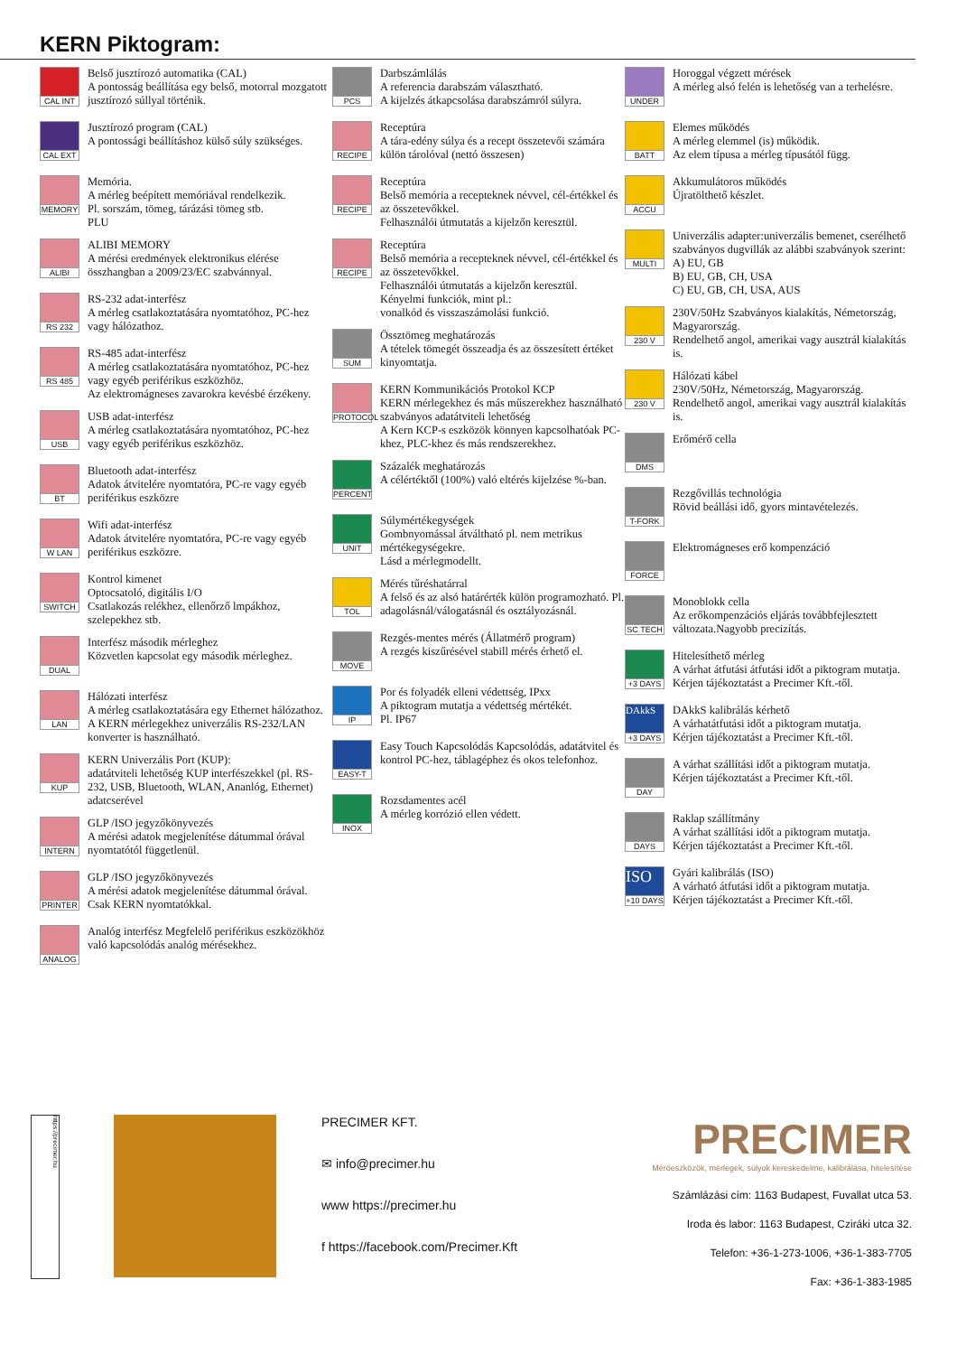KERN Piktogram:
CAL INT
Belső jusztírozó automatika (CAL)
A pontosság beállítása egy belső, motorral mozgatott jusztírozó súllyal történik.
CAL EXT
Jusztírozó program (CAL)
A pontossági beállításhoz külső súly szükséges.
MEMORY
Memória.
A mérleg beépített memóriával rendelkezik.
Pl. sorszám, tömeg, tárázási tömeg stb.
PLU
ALIBI
ALIBI MEMORY
A mérési eredmények elektronikus elérése összhangban a 2009/23/EC szabvánnyal.
RS 232
RS-232 adat-interfész
A mérleg csatlakoztatására nyomtatóhoz, PC-hez vagy hálózathoz.
RS 485
RS-485 adat-interfész
A mérleg csatlakoztatására nyomtatóhoz, PC-hez vagy egyéb periférikus eszközhöz.
Az elektromágneses zavarokra kevésbé érzékeny.
USB
USB adat-interfész
A mérleg csatlakoztatására nyomtatóhoz, PC-hez vagy egyéb periférikus eszközhöz.
BT
Bluetooth adat-interfész
Adatok átvitelére nyomtatóra, PC-re vagy egyéb periférikus eszközre
W LAN
Wifi adat-interfész
Adatok átvitelére nyomtatóra, PC-re vagy egyéb periférikus eszközre.
SWITCH
Kontrol kimenet
Optocsatoló, digitális I/O
Csatlakozás relékhez, ellenőrző lmpákhoz, szelepekhez stb.
DUAL
Interfész második mérleghez
Közvetlen kapcsolat egy második mérleghez.
LAN
Hálózati interfész
A mérleg csatlakoztatására egy Ethernet hálózathoz. A KERN mérlegekhez univerzális RS-232/LAN konverter is használható.
KUP
KERN Univerzális Port (KUP):
adatátviteli lehetőség KUP interfészekkel (pl. RS-232, USB, Bluetooth, WLAN, Ananlóg, Ethernet) adatcserével
INTERN
GLP /ISO jegyzőkönyvezés
A mérési adatok megjelenítése dátummal órával nyomtatótól függetlenül.
PRINTER
GLP /ISO jegyzőkönyvezés
A mérési adatok megjelenítése dátummal órával. Csak KERN nyomtatókkal.
ANALOG
Analóg interfész Megfelelő periférikus eszközökhöz való kapcsolódás analóg mérésekhez.
PCS
Darbszámlálás
A referencia darabszám választható.
A kijelzés átkapcsolása darabszámról súlyra.
RECIPE
Receptúra
A tára-edény súlya és a recept összetevői számára külön tárolóval (nettó összesen)
RECIPE
Receptúra
Belső memória a recepteknek névvel, cél-értékkel és az összetevőkkel.
Felhasználói útmutatás a kijelzőn keresztül.
RECIPE
Receptúra
Belső memória a recepteknek névvel, cél-értékkel és az összetevőkkel.
Felhasználói útmutatás a kijelzőn keresztül.
Kényelmi funkciók, mint pl.:
vonalkód és visszaszámolási funkció.
SUM
Össztömeg meghatározás
A tételek tömegét összeadja és az összesített értéket kinyomtatja.
PROTOCOL
KERN Kommunikációs Protokol KCP
KERN mérlegekhez és más műszerekhez használható szabványos adatátviteli lehetőség
A Kern KCP-s eszközök könnyen kapcsolhatóak PC-khez, PLC-khez és más rendszerekhez.
PERCENT
Százalék meghatározás
A célértéktől (100%) való eltérés kijelzése %-ban.
UNIT
Súlymértékegységek
Gombnyomással átváltható pl. nem metrikus mértékegységekre.
Lásd a mérlegmodellt.
TOL
Mérés tűréshatárral
A felső és az alsó határérték külön programozható. Pl. adagolásnál/válogatásnál és osztályozásnál.
MOVE
Rezgés-mentes mérés (Állatmérő program)
A rezgés kiszűrésével stabill mérés érhető el.
IP
Por és folyadék elleni védettség, IPxx
A piktogram mutatja a védettség mértékét.
Pl. IP67
EASY-T
Easy Touch Kapcsolódás Kapcsolódás, adatátvitel és kontrol PC-hez, táblagéphez és okos telefonhoz.
INOX
Rozsdamentes acél
A mérleg korrózió ellen védett.
UNDER
Horoggal végzett mérések
A mérleg alsó felén is lehetőség van a terhelésre.
BATT
Elemes működés
A mérleg elemmel (is) működik.
Az elem típusa a mérleg típusától függ.
ACCU
Akkumulátoros működés
Újratölthető készlet.
MULTI
Univerzális adapter:univerzális bemenet, cserélhető szabványos dugvillák az alábbi szabványok szerint:
A) EU, GB
B) EU, GB, CH, USA
C) EU, GB, CH, USA, AUS
230 V
230V/50Hz Szabványos kialakítás, Németország, Magyarország.
Rendelhető angol, amerikai vagy ausztrál kialakítás is.
230 V
Hálózati kábel
230V/50Hz, Németország, Magyarország.
Rendelhető angol, amerikai vagy ausztrál kialakítás is.
DMS
Erőmérő cella
T-FORK
Rezgővillás technológia
Rövid beállási idő, gyors mintavételezés.
FORCE
Elektromágneses erő kompenzáció
SC TECH
Monoblokk cella
Az erőkompenzációs eljárás továbbfejlesztett változata.Nagyobb precizítás.
+3 DAYS
Hitelesíthető mérleg
A várhat átfutási átfutási időt a piktogram mutatja.
Kérjen tájékoztatást a Precimer Kft.-től.
DAkkS
+3 DAYS
DAkkS kalibrálás kérhető
A várhatátfutási időt a piktogram mutatja.
Kérjen tájékoztatást a Precimer Kft.-től.
DAY
A várhat szállítási időt a piktogram mutatja.
Kérjen tájékoztatást a Precimer Kft.-től.
DAYS
Raklap szállítmány
A várhat szállítási időt a piktogram mutatja.
Kérjen tájékoztatást a Precimer Kft.-től.
ISO
+10 DAYS
Gyári kalibrálás (ISO)
A várható átfutási időt a piktogram mutatja.
Kérjen tájékoztatást a Precimer Kft.-től.
https://precimer.hu
PRECIMER KFT.
✉ info@precimer.hu
www https://precimer.hu
f https://facebook.com/Precimer.Kft
PRECIMER
Mérőeszközök, mérlegek, súlyok kereskedelme, kalibrálása, hitelesítése
Számlázási cím: 1163 Budapest, Fuvallat utca 53.
Iroda és labor: 1163 Budapest, Cziráki utca 32.
Telefon: +36-1-273-1006, +36-1-383-7705
Fax: +36-1-383-1985